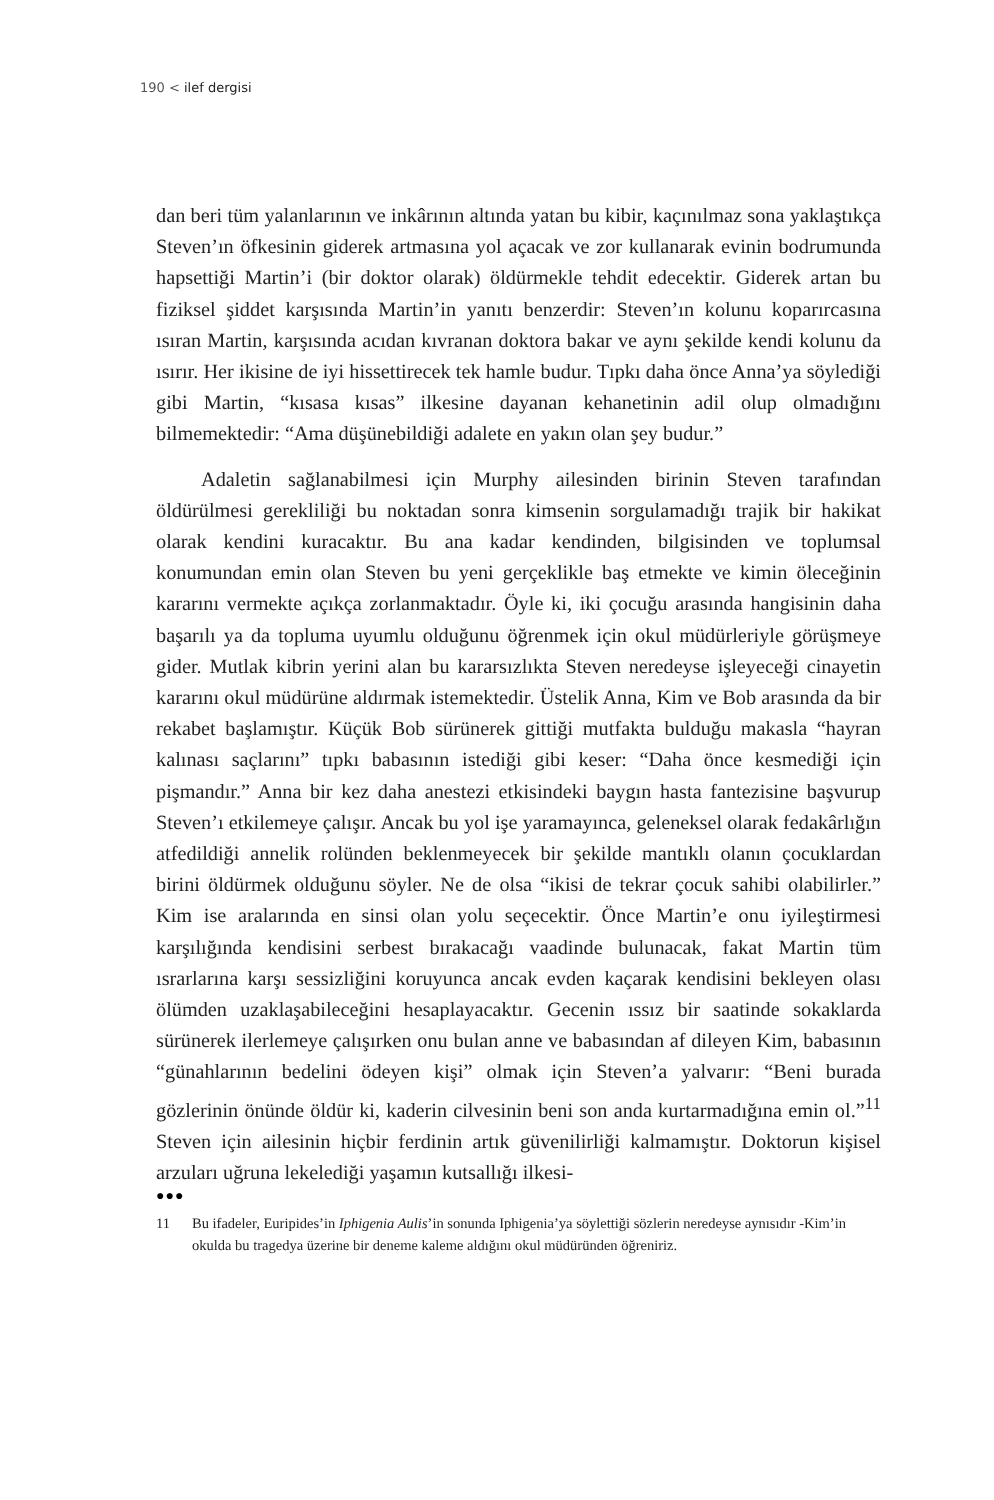190 < ilef dergisi
dan beri tüm yalanlarının ve inkârının altında yatan bu kibir, kaçınılmaz sona yaklaştıkça Steven’ın öfkesinin giderek artmasına yol açacak ve zor kullanarak evinin bodrumunda hapsettiği Martin’i (bir doktor olarak) öldürmekle tehdit edecektir. Giderek artan bu fiziksel şiddet karşısında Martin’in yanıtı benzerdir: Steven’ın kolunu koparırcasına ısıran Martin, karşısında acıdan kıvranan doktora bakar ve aynı şekilde kendi kolunu da ısırır. Her ikisine de iyi hissettirecek tek hamle budur. Tıpkı daha önce Anna’ya söylediği gibi Martin, “kısasa kısas” ilkesine dayanan kehanetinin adil olup olmadığını bilmemektedir: “Ama düşünebildiği adalete en yakın olan şey budur.”
Adaletin sağlanabilmesi için Murphy ailesinden birinin Steven tarafından öldürülmesi gerekliliği bu noktadan sonra kimsenin sorgulamadığı trajik bir hakikat olarak kendini kuracaktır. Bu ana kadar kendinden, bilgisinden ve toplumsal konumundan emin olan Steven bu yeni gerçeklikle baş etmekte ve kimin öleceğinin kararını vermekte açıkça zorlanmaktadır. Öyle ki, iki çocuğu arasında hangisinin daha başarılı ya da topluma uyumlu olduğunu öğrenmek için okul müdürleriyle görüşmeye gider. Mutlak kibrin yerini alan bu kararsızlıkta Steven neredeyse işleyeceği cinayetin kararını okul müdürüne aldırmak istemektedir. Üstelik Anna, Kim ve Bob arasında da bir rekabet başlamıştır. Küçük Bob sürünerek gittiği mutfakta bulduğu makasla “hayran kalınası saçlarını” tıpkı babasının istediği gibi keser: “Daha önce kesmediği için pişmandır.” Anna bir kez daha anestezi etkisindeki baygın hasta fantezisine başvurup Steven’ı etkilemeye çalışır. Ancak bu yol işe yaramayınca, geleneksel olarak fedakârlığın atfedildiği annelik rolünden beklenmeyecek bir şekilde mantıklı olanın çocuklardan birini öldürmek olduğunu söyler. Ne de olsa “ikisi de tekrar çocuk sahibi olabilirler.” Kim ise aralarında en sinsi olan yolu seçecektir. Önce Martin’e onu iyileştirmesi karşılığında kendisini serbest bırakacağı vaadinde bulunacak, fakat Martin tüm ısrarlarına karşı sessizliğini koruyunca ancak evden kaçarak kendisini bekleyen olası ölümden uzaklaşabileceğini hesaplayacaktır. Gecenin ıssız bir saatinde sokaklarda sürünerek ilerlemeye çalışırken onu bulan anne ve babasından af dileyen Kim, babasının “günahlarının bedelini ödeyen kişi” olmak için Steven’a yalvarır: “Beni burada gözlerinin önünde öldür ki, kaderin cilvesinin beni son anda kurtarmadığına emin ol.”<sup>11</sup> Steven için ailesinin hiçbir ferdinin artık güvenilirliği kalmamıştır. Doktorun kişisel arzuları uğruna lekelediği yaşamın kutsallığı ilkesi-
●●●
11 Bu ifadeler, Euripides’in Iphigenia Aulis’in sonunda Iphigenia’ya söylettiği sözlerin neredeyse aynısıdır -Kim’in okulda bu tragedya üzerine bir deneme kaleme aldığını okul müdüründen öğreniriz.